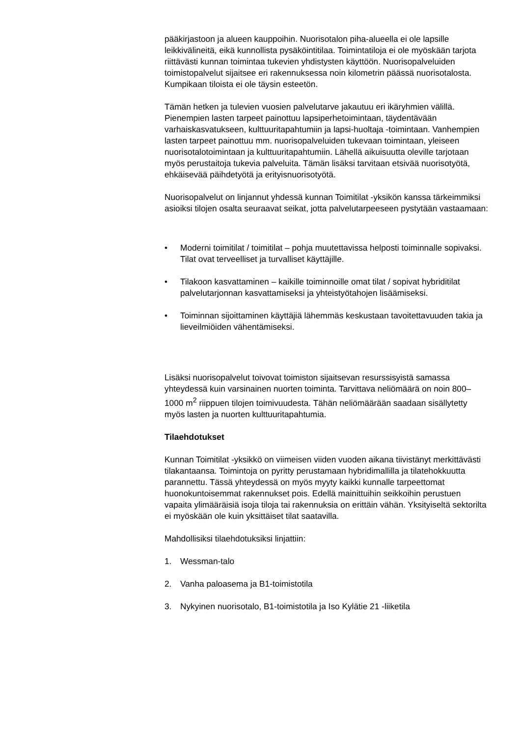pääkirjastoon ja alueen kauppoihin. Nuorisotalon piha-alueella ei ole lapsille leikkivälineitä, eikä kunnollista pysäköintitilaa. Toimintatiloja ei ole myöskään tarjota riittävästi kunnan toimintaa tukevien yhdistysten käyttöön. Nuorisopalveluiden toimistopalvelut sijaitsee eri rakennuksessa noin kilometrin päässä nuorisotalosta. Kumpikaan tiloista ei ole täysin esteetön.
Tämän hetken ja tulevien vuosien palvelutarve jakautuu eri ikäryhmien välillä. Pienempien lasten tarpeet painottuu lapsiperhetoimintaan, täydentävään varhaiskasvatukseen, kulttuuritapahtumiin ja lapsi-huoltaja -toimintaan. Vanhempien lasten tarpeet painottuu mm. nuorisopalveluiden tukevaan toimintaan, yleiseen nuorisotalotoimintaan ja kulttuuritapahtumiin. Lähellä aikuisuutta oleville tarjotaan myös perustaitoja tukevia palveluita. Tämän lisäksi tarvitaan etsivää nuorisotyötä, ehkäisevää päihdetyötä ja erityisnuorisotyötä.
Nuorisopalvelut on linjannut yhdessä kunnan Toimitilat -yksikön kanssa tärkeimmiksi asioiksi tilojen osalta seuraavat seikat, jotta palvelutarpeeseen pystytään vastaamaan:
• Moderni toimitilat / toimitilat – pohja muutettavissa helposti toiminnalle sopivaksi. Tilat ovat terveelliset ja turvalliset käyttäjille.
• Tilakoon kasvattaminen – kaikille toiminnoille omat tilat / sopivat hybriditilat palvelutarjonnan kasvattamiseksi ja yhteistyötahojen lisäämiseksi.
• Toiminnan sijoittaminen käyttäjiä lähemmäs keskustaan tavoitettavuuden takia ja lieveilmiöiden vähentämiseksi.
Lisäksi nuorisopalvelut toivovat toimiston sijaitsevan resurssisyistä samassa yhteydessä kuin varsinainen nuorten toiminta. Tarvittava neliömäärä on noin 800–1000 m<sup>2</sup> riippuen tilojen toimivuudesta. Tähän neliömäärään saadaan sisällytetty myös lasten ja nuorten kulttuuritapahtumia.
Tilaehdotukset
Kunnan Toimitilat -yksikkö on viimeisen viiden vuoden aikana tiivistänyt merkittävästi tilakantaansa. Toimintoja on pyritty perustamaan hybridimallilla ja tilatehokkuutta parannettu. Tässä yhteydessä on myös myyty kaikki kunnalle tarpeettomat huonokuntoisemmat rakennukset pois. Edellä mainittuihin seikkoihin perustuen vapaita ylimääräisiä isoja tiloja tai rakennuksia on erittäin vähän. Yksityiseltä sektorilta ei myöskään ole kuin yksittäiset tilat saatavilla.
Mahdollisiksi tilaehdotuksiksi linjattiin:
1. Wessman-talo
2. Vanha paloasema ja B1-toimistotila
3. Nykyinen nuorisotalo, B1-toimistotila ja Iso Kylätie 21 -liiketila